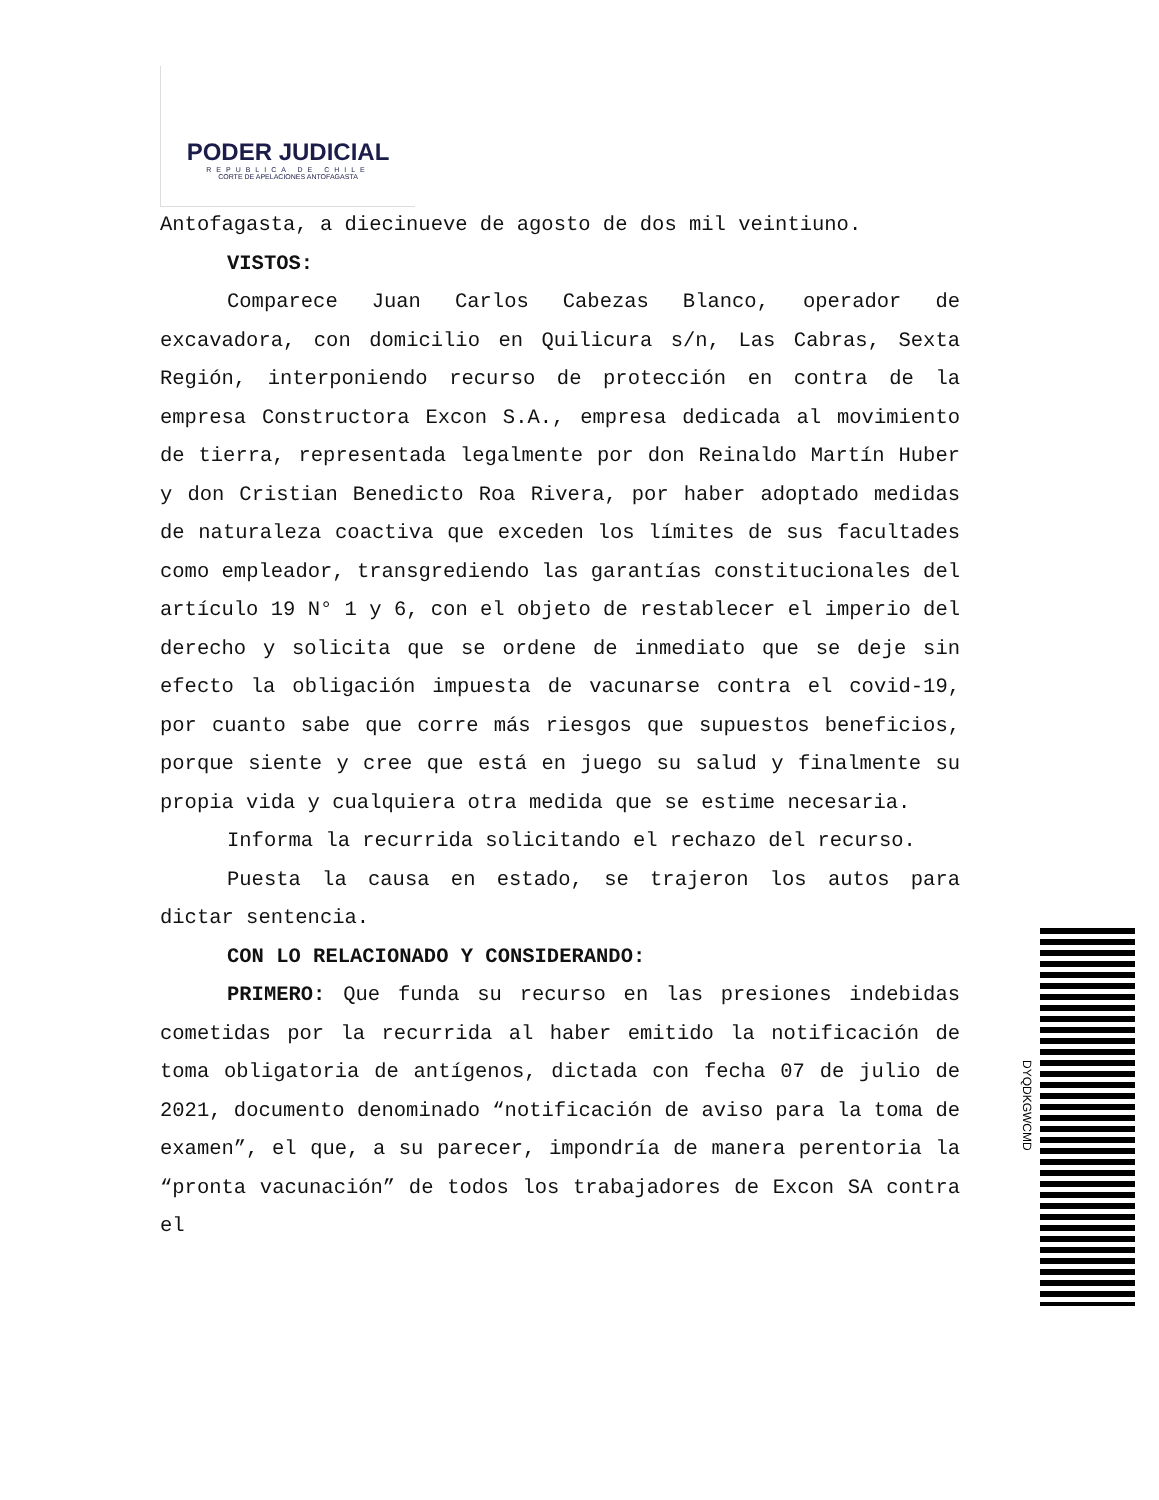PODER JUDICIAL
REPUBLICA DE CHILE
CORTE DE APELACIONES ANTOFAGASTA
Antofagasta, a diecinueve de agosto de dos mil veintiuno.
VISTOS:
Comparece Juan Carlos Cabezas Blanco, operador de excavadora, con domicilio en Quilicura s/n, Las Cabras, Sexta Región, interponiendo recurso de protección en contra de la empresa Constructora Excon S.A., empresa dedicada al movimiento de tierra, representada legalmente por don Reinaldo Martín Huber y don Cristian Benedicto Roa Rivera, por haber adoptado medidas de naturaleza coactiva que exceden los límites de sus facultades como empleador, transgrediendo las garantías constitucionales del artículo 19 N° 1 y 6, con el objeto de restablecer el imperio del derecho y solicita que se ordene de inmediato que se deje sin efecto la obligación impuesta de vacunarse contra el covid-19, por cuanto sabe que corre más riesgos que supuestos beneficios, porque siente y cree que está en juego su salud y finalmente su propia vida y cualquiera otra medida que se estime necesaria.
Informa la recurrida solicitando el rechazo del recurso.
Puesta la causa en estado, se trajeron los autos para dictar sentencia.
CON LO RELACIONADO Y CONSIDERANDO:
PRIMERO: Que funda su recurso en las presiones indebidas cometidas por la recurrida al haber emitido la notificación de toma obligatoria de antígenos, dictada con fecha 07 de julio de 2021, documento denominado “notificación de aviso para la toma de examen”, el que, a su parecer, impondría de manera perentoria la “pronta vacunación” de todos los trabajadores de Excon SA contra el
DYQDKGWCMD